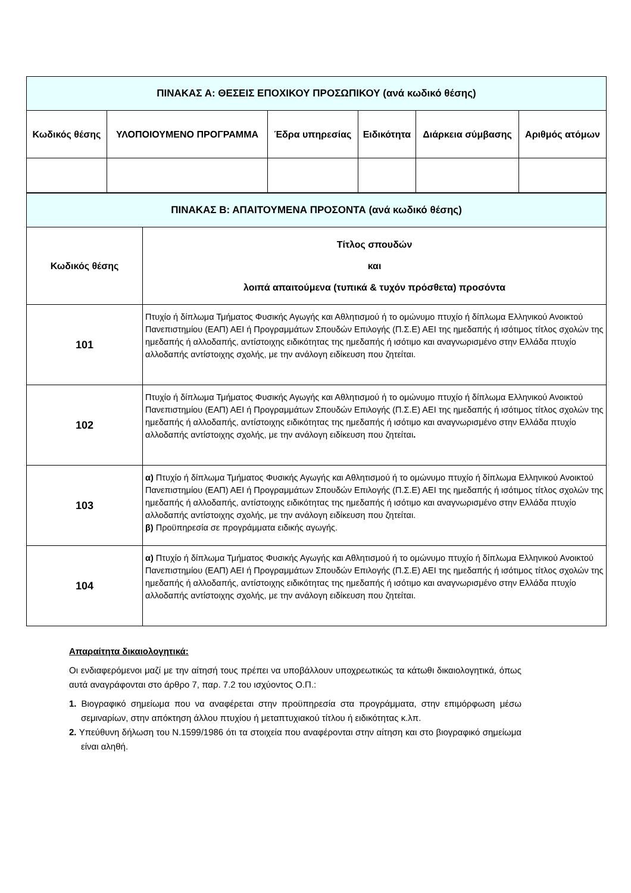| ΠΙΝΑΚΑΣ Α: ΘΕΣΕΙΣ ΕΠΟΧΙΚΟΥ ΠΡΟΣΩΠΙΚΟΥ (ανά κωδικό θέσης) | | | | | |
| Κωδικός θέσης | ΥΛΟΠΟΙΟΥΜΕΝΟ ΠΡΟΓΡΑΜΜΑ | Έδρα υπηρεσίας | Ειδικότητα | Διάρκεια σύμβασης | Αριθμός ατόμων |
| ΠΙΝΑΚΑΣ Β: ΑΠΑΙΤΟΥΜΕΝΑ ΠΡΟΣΟΝΤΑ (ανά κωδικό θέσης) | |
| Κωδικός θέσης | Τίτλος σπουδών και λοιπά απαιτούμενα (τυπικά & τυχόν πρόσθετα) προσόντα |
| 101 | Πτυχίο ή δίπλωμα Τμήματος Φυσικής Αγωγής και Αθλητισμού ή το ομώνυμο πτυχίο ή δίπλωμα Ελληνικού Ανοικτού Πανεπιστημίου (ΕΑΠ) ΑΕΙ ή Προγραμμάτων Σπουδών Επιλογής (Π.Σ.Ε) ΑΕΙ της ημεδαπής ή ισότιμος τίτλος σχολών της ημεδαπής ή αλλοδαπής, αντίστοιχης ειδικότητας της ημεδαπής ή ισότιμο και αναγνωρισμένο στην Ελλάδα πτυχίο αλλοδαπής αντίστοιχης σχολής, με την ανάλογη ειδίκευση που ζητείται. |
| 102 | Πτυχίο ή δίπλωμα Τμήματος Φυσικής Αγωγής και Αθλητισμού ή το ομώνυμο πτυχίο ή δίπλωμα Ελληνικού Ανοικτού Πανεπιστημίου (ΕΑΠ) ΑΕΙ ή Προγραμμάτων Σπουδών Επιλογής (Π.Σ.Ε) ΑΕΙ της ημεδαπής ή ισότιμος τίτλος σχολών της ημεδαπής ή αλλοδαπής, αντίστοιχης ειδικότητας της ημεδαπής ή ισότιμο και αναγνωρισμένο στην Ελλάδα πτυχίο αλλοδαπής αντίστοιχης σχολής, με την ανάλογη ειδίκευση που ζητείται . |
| 103 | α) Πτυχίο ή δίπλωμα Τμήματος Φυσικής Αγωγής και Αθλητισμού ή το ομώνυμο πτυχίο ή δίπλωμα Ελληνικού Ανοικτού Πανεπιστημίου (ΕΑΠ) ΑΕΙ ή Προγραμμάτων Σπουδών Επιλογής (Π.Σ.Ε) ΑΕΙ της ημεδαπής ή ισότιμος τίτλος σχολών της ημεδαπής ή αλλοδαπής, αντίστοιχης ειδικότητας της ημεδαπής ή ισότιμο και αναγνωρισμένο στην Ελλάδα πτυχίο αλλοδαπής αντίστοιχης σχολής, με την ανάλογη ειδίκευση που ζητείται. β) Προϋπηρεσία σε προγράμματα ειδικής αγωγής. |
| 104 | α) Πτυχίο ή δίπλωμα Τμήματος Φυσικής Αγωγής και Αθλητισμού ή το ομώνυμο πτυχίο ή δίπλωμα Ελληνικού Ανοικτού Πανεπιστημίου (ΕΑΠ) ΑΕΙ ή Προγραμμάτων Σπουδών Επιλογής (Π.Σ.Ε) ΑΕΙ της ημεδαπής ή ισότιμος τίτλος σχολών της ημεδαπής ή αλλοδαπής, αντίστοιχης ειδικότητας της ημεδαπής ή ισότιμο και αναγνωρισμένο στην Ελλάδα πτυχίο αλλοδαπής αντίστοιχης σχολής, με την ανάλογη ειδίκευση που ζητείται. |
Απαραίτητα δικαιολογητικά:
Οι ενδιαφερόμενοι μαζί με την αίτησή τους πρέπει να υποβάλλουν υποχρεωτικώς τα κάτωθι δικαιολογητικά, όπως αυτά αναγράφονται στο άρθρο 7, παρ. 7.2 του ισχύοντος Ο.Π.:
1. Βιογραφικό σημείωμα που να αναφέρεται στην προϋπηρεσία στα προγράμματα, στην επιμόρφωση μέσω σεμιναρίων, στην απόκτηση άλλου πτυχίου ή μεταπτυχιακού τίτλου ή ειδικότητας κ.λπ.
2. Υπεύθυνη δήλωση του Ν.1599/1986 ότι τα στοιχεία που αναφέρονται στην αίτηση και στο βιογραφικό σημείωμα είναι αληθή.